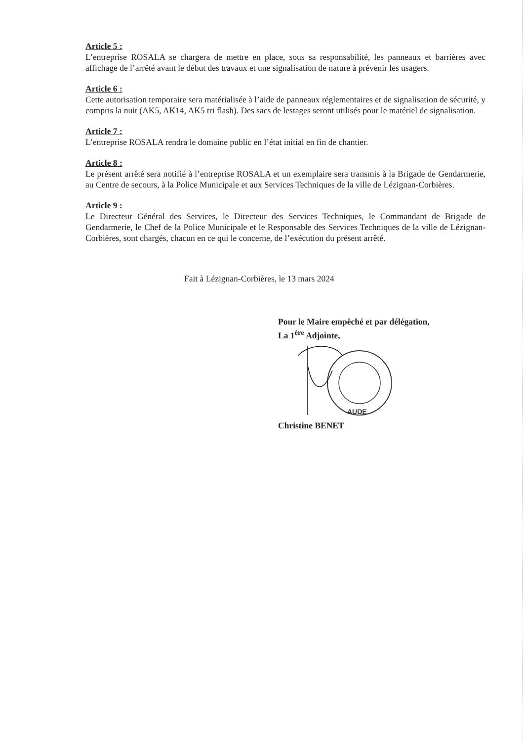Article 5 :
L’entreprise ROSALA se chargera de mettre en place, sous sa responsabilité, les panneaux et barrières avec affichage de l’arrêté avant le début des travaux et une signalisation de nature à prévenir les usagers.
Article 6 :
Cette autorisation temporaire sera matérialisée à l’aide de panneaux réglementaires et de signalisation de sécurité, y compris la nuit (AK5, AK14, AK5 tri flash). Des sacs de lestages seront utilisés pour le matériel de signalisation.
Article 7 :
L’entreprise ROSALA rendra le domaine public en l’état initial en fin de chantier.
Article 8 :
Le présent arrêté sera notifié à l’entreprise ROSALA et un exemplaire sera transmis à la Brigade de Gendarmerie, au Centre de secours, à la Police Municipale et aux Services Techniques de la ville de Lézignan-Corbières.
Article 9 :
Le Directeur Général des Services, le Directeur des Services Techniques, le Commandant de Brigade de Gendarmerie, le Chef de la Police Municipale et le Responsable des Services Techniques de la ville de Lézignan-Corbières, sont chargés, chacun en ce qui le concerne, de l’exécution du présent arrêté.
Fait à Lézignan-Corbières, le 13 mars 2024
Pour le Maire empêché et par délégation,
La 1<sup>ère</sup> Adjointe,
AUDE
Christine BENET